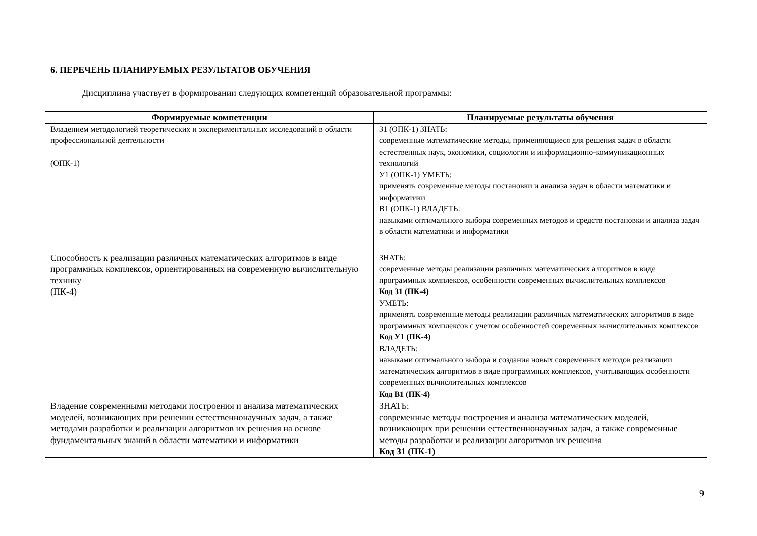6. ПЕРЕЧЕНЬ ПЛАНИРУЕМЫХ РЕЗУЛЬТАТОВ ОБУЧЕНИЯ
Дисциплина участвует в формировании следующих компетенций образовательной программы:
| Формируемые компетенции | Планируемые результаты обучения |
| --- | --- |
| Владением методологией теоретических и экспериментальных исследований в области профессиональной деятельности (ОПК-1) | З1 (ОПК-1) ЗНАТЬ: современные математические методы, применяющиеся для решения задач в области естественных наук, экономики, социологии и информационно-коммуникационных технологий У1 (ОПК-1) УМЕТЬ: применять современные методы постановки и анализа задач в области математики и информатики В1 (ОПК-1) ВЛАДЕТЬ: навыками оптимального выбора современных методов и средств постановки и анализа задач в области математики и информатики |
| Способность к реализации различных математических алгоритмов в виде программных комплексов, ориентированных на современную вычислительную технику (ПК-4) | ЗНАТЬ: современные методы реализации различных математических алгоритмов в виде программных комплексов, особенности современных вычислительных комплексов Код З1 (ПК-4) УМЕТЬ: применять современные методы реализации различных математических алгоритмов в виде программных комплексов с учетом особенностей современных вычислительных комплексов Код У1 (ПК-4) ВЛАДЕТЬ: навыками оптимального выбора и создания новых современных методов реализации математических алгоритмов в виде программных комплексов, учитывающих особенности современных вычислительных комплексов Код В1 (ПК-4) |
| Владение современными методами построения и анализа математических моделей, возникающих при решении естественнонаучных задач, а также методами разработки и реализации алгоритмов их решения на основе фундаментальных знаний в области математики и информатики | ЗНАТЬ: современные методы построения и анализа математических моделей, возникающих при решении естественнонаучных задач, а также современные методы разработки и реализации алгоритмов их решения Код З1 (ПК-1) |
9